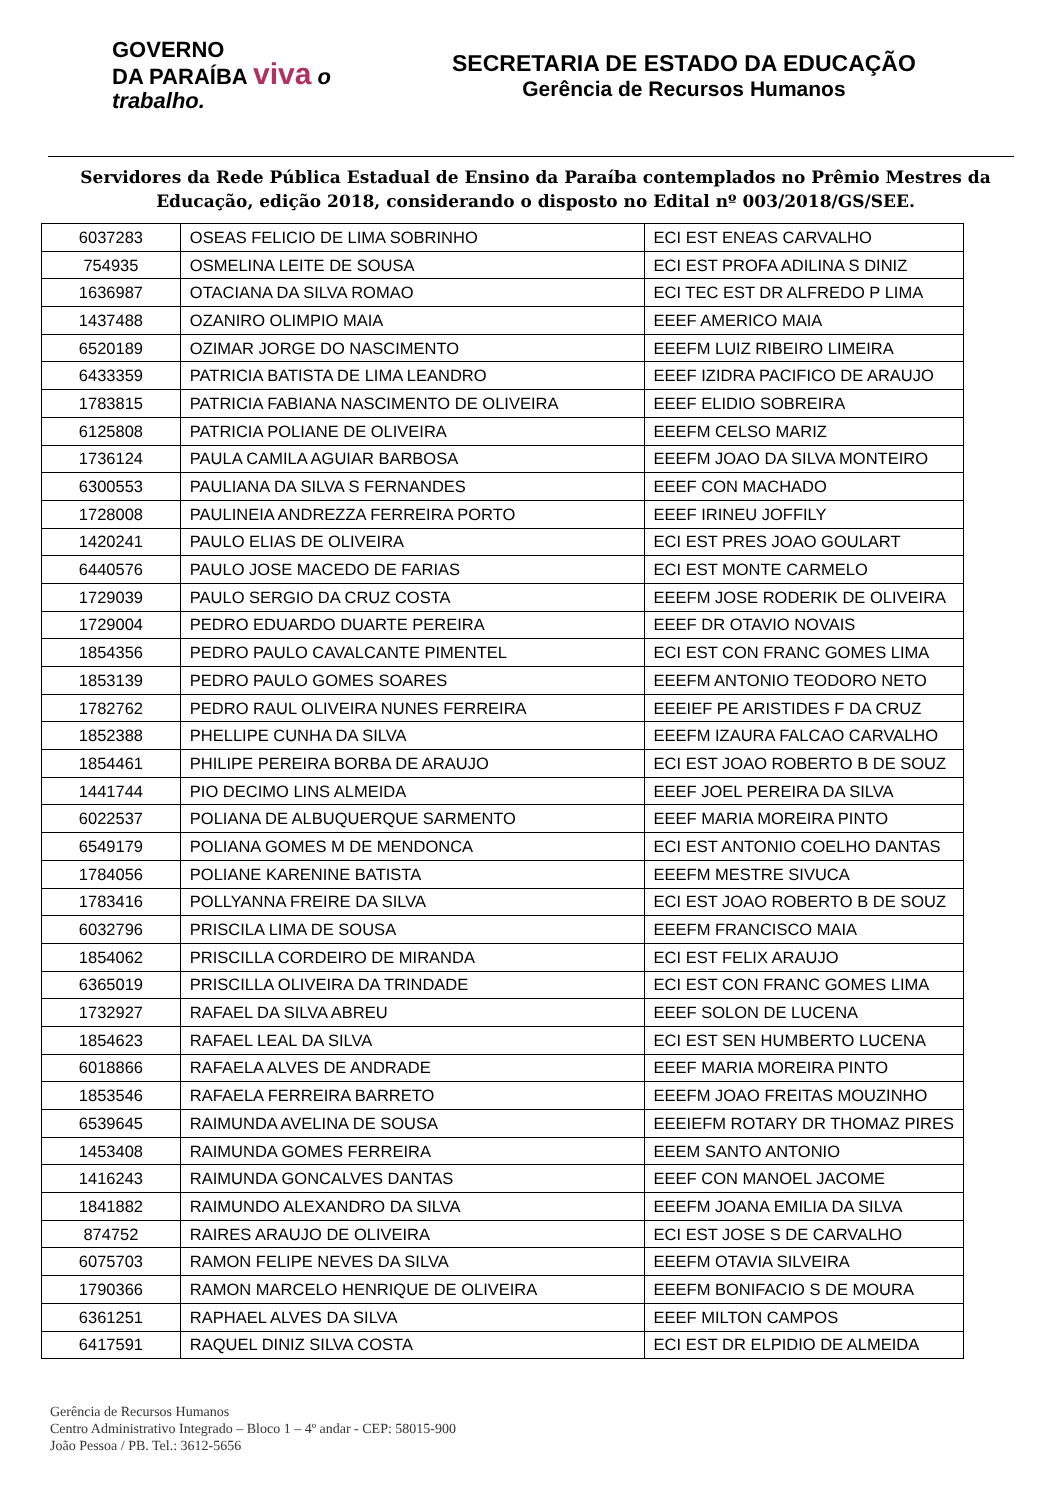GOVERNO
DA PARAÍBA viva o trabalho.
SECRETARIA DE ESTADO DA EDUCAÇÃO
Gerência de Recursos Humanos
Servidores da Rede Pública Estadual de Ensino da Paraíba contemplados no Prêmio Mestres da Educação, edição 2018, considerando o disposto no Edital nº 003/2018/GS/SEE.
| 6037283 | OSEAS FELICIO DE LIMA SOBRINHO | ECI EST ENEAS CARVALHO |
| 754935 | OSMELINA LEITE DE SOUSA | ECI EST PROFA ADILINA S DINIZ |
| 1636987 | OTACIANA DA SILVA ROMAO | ECI TEC EST DR ALFREDO P LIMA |
| 1437488 | OZANIRO OLIMPIO MAIA | EEEF AMERICO MAIA |
| 6520189 | OZIMAR JORGE DO NASCIMENTO | EEEFM LUIZ RIBEIRO LIMEIRA |
| 6433359 | PATRICIA BATISTA DE LIMA LEANDRO | EEEF IZIDRA PACIFICO DE ARAUJO |
| 1783815 | PATRICIA FABIANA NASCIMENTO DE OLIVEIRA | EEEF ELIDIO SOBREIRA |
| 6125808 | PATRICIA POLIANE DE OLIVEIRA | EEEFM CELSO MARIZ |
| 1736124 | PAULA CAMILA AGUIAR BARBOSA | EEEFM JOAO DA SILVA MONTEIRO |
| 6300553 | PAULIANA DA SILVA S FERNANDES | EEEF CON MACHADO |
| 1728008 | PAULINEIA ANDREZZA FERREIRA PORTO | EEEF IRINEU JOFFILY |
| 1420241 | PAULO ELIAS DE OLIVEIRA | ECI EST PRES JOAO GOULART |
| 6440576 | PAULO JOSE MACEDO DE FARIAS | ECI EST MONTE CARMELO |
| 1729039 | PAULO SERGIO DA CRUZ COSTA | EEEFM JOSE RODERIK DE OLIVEIRA |
| 1729004 | PEDRO EDUARDO DUARTE PEREIRA | EEEF DR OTAVIO NOVAIS |
| 1854356 | PEDRO PAULO CAVALCANTE PIMENTEL | ECI EST CON FRANC GOMES LIMA |
| 1853139 | PEDRO PAULO GOMES SOARES | EEEFM ANTONIO TEODORO NETO |
| 1782762 | PEDRO RAUL OLIVEIRA NUNES FERREIRA | EEEIEF PE ARISTIDES F DA CRUZ |
| 1852388 | PHELLIPE CUNHA DA SILVA | EEEFM IZAURA FALCAO CARVALHO |
| 1854461 | PHILIPE PEREIRA BORBA DE ARAUJO | ECI EST JOAO ROBERTO B DE SOUZ |
| 1441744 | PIO DECIMO LINS ALMEIDA | EEEF JOEL PEREIRA DA SILVA |
| 6022537 | POLIANA DE ALBUQUERQUE SARMENTO | EEEF MARIA MOREIRA PINTO |
| 6549179 | POLIANA GOMES M DE MENDONCA | ECI EST ANTONIO COELHO DANTAS |
| 1784056 | POLIANE KARENINE BATISTA | EEEFM MESTRE SIVUCA |
| 1783416 | POLLYANNA FREIRE DA SILVA | ECI EST JOAO ROBERTO B DE SOUZ |
| 6032796 | PRISCILA LIMA DE SOUSA | EEEFM FRANCISCO MAIA |
| 1854062 | PRISCILLA CORDEIRO DE MIRANDA | ECI EST FELIX ARAUJO |
| 6365019 | PRISCILLA OLIVEIRA DA TRINDADE | ECI EST CON FRANC GOMES LIMA |
| 1732927 | RAFAEL DA SILVA ABREU | EEEF SOLON DE LUCENA |
| 1854623 | RAFAEL LEAL DA SILVA | ECI EST SEN HUMBERTO LUCENA |
| 6018866 | RAFAELA ALVES DE ANDRADE | EEEF MARIA MOREIRA PINTO |
| 1853546 | RAFAELA FERREIRA BARRETO | EEEFM JOAO FREITAS MOUZINHO |
| 6539645 | RAIMUNDA AVELINA DE SOUSA | EEEIEFM ROTARY DR THOMAZ PIRES |
| 1453408 | RAIMUNDA GOMES FERREIRA | EEEM SANTO ANTONIO |
| 1416243 | RAIMUNDA GONCALVES DANTAS | EEEF CON MANOEL JACOME |
| 1841882 | RAIMUNDO ALEXANDRO DA SILVA | EEEFM JOANA EMILIA DA SILVA |
| 874752 | RAIRES ARAUJO DE OLIVEIRA | ECI EST JOSE S DE CARVALHO |
| 6075703 | RAMON FELIPE NEVES DA SILVA | EEEFM OTAVIA SILVEIRA |
| 1790366 | RAMON MARCELO HENRIQUE DE OLIVEIRA | EEEFM BONIFACIO S DE MOURA |
| 6361251 | RAPHAEL ALVES DA SILVA | EEEF MILTON CAMPOS |
| 6417591 | RAQUEL DINIZ SILVA COSTA | ECI EST DR ELPIDIO DE ALMEIDA |
Gerência de Recursos Humanos
Centro Administrativo Integrado – Bloco 1 – 4º andar - CEP: 58015-900
João Pessoa / PB. Tel.: 3612-5656